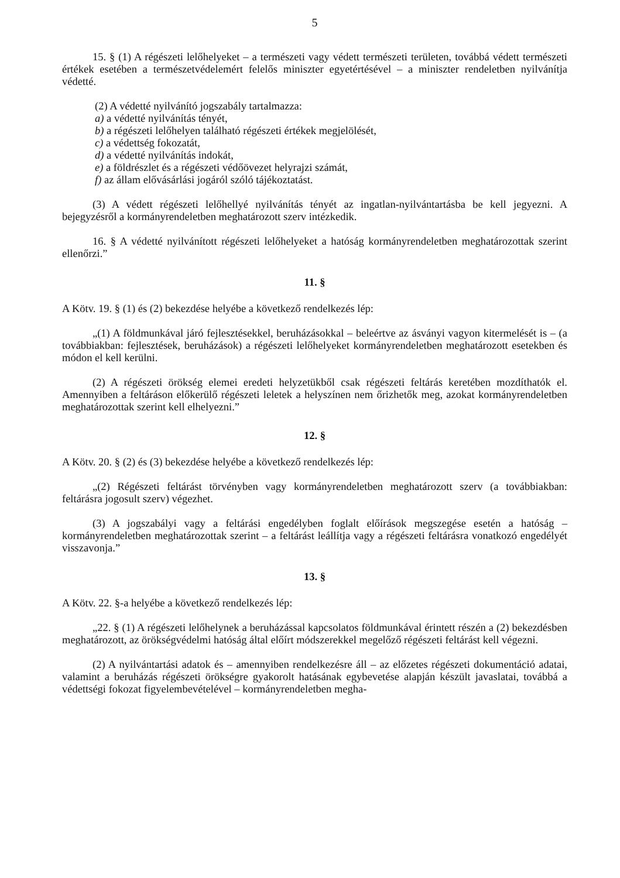5
15. § (1) A régészeti lelőhelyeket – a természeti vagy védett természeti területen, továbbá védett természeti értékek esetében a természetvédelemért felelős miniszter egyetértésével – a miniszter rendeletben nyilvánítja védetté.
(2) A védetté nyilvánító jogszabály tartalmazza:
a) a védetté nyilvánítás tényét,
b) a régészeti lelőhelyen található régészeti értékek megjelölését,
c) a védettség fokozatát,
d) a védetté nyilvánítás indokát,
e) a földrészlet és a régészeti védőövezet helyrajzi számát,
f) az állam elővásárlási jogáról szóló tájékoztatást.
(3) A védett régészeti lelőhellyé nyilvánítás tényét az ingatlan-nyilvántartásba be kell jegyezni. A bejegyzésről a kormányrendeletben meghatározott szerv intézkedik.
16. § A védetté nyilvánított régészeti lelőhelyeket a hatóság kormányrendeletben meghatározottak szerint ellenőrzi.”
11. §
A Kötv. 19. § (1) és (2) bekezdése helyébe a következő rendelkezés lép:
„(1) A földmunkával járó fejlesztésekkel, beruházásokkal – beleértve az ásványi vagyon kitermelését is – (a továbbiakban: fejlesztések, beruházások) a régészeti lelőhelyeket kormányrendeletben meghatározott esetekben és módon el kell kerülni.
(2) A régészeti örökség elemei eredeti helyzetükből csak régészeti feltárás keretében mozdíthatók el. Amennyiben a feltáráson előkerülő régészeti leletek a helyszínen nem őrizhetők meg, azokat kormányrendeletben meghatározottak szerint kell elhelyezni.”
12. §
A Kötv. 20. § (2) és (3) bekezdése helyébe a következő rendelkezés lép:
„(2) Régészeti feltárást törvényben vagy kormányrendeletben meghatározott szerv (a továbbiakban: feltárásra jogosult szerv) végezhet.
(3) A jogszabályi vagy a feltárási engedélyben foglalt előírások megszegése esetén a hatóság – kormányrendeletben meghatározottak szerint – a feltárást leállítja vagy a régészeti feltárásra vonatkozó engedélyét visszavonja.”
13. §
A Kötv. 22. §-a helyébe a következő rendelkezés lép:
„22. § (1) A régészeti lelőhelynek a beruházással kapcsolatos földmunkával érintett részén a (2) bekezdésben meghatározott, az örökségvédelmi hatóság által előírt módszerekkel megelőző régészeti feltárást kell végezni.
(2) A nyilvántartási adatok és – amennyiben rendelkezésre áll – az előzetes régészeti dokumentáció adatai, valamint a beruházás régészeti örökségre gyakorolt hatásának egybevetése alapján készült javaslatai, továbbá a védettségi fokozat figyelembevételével – kormányrendeletben megha-